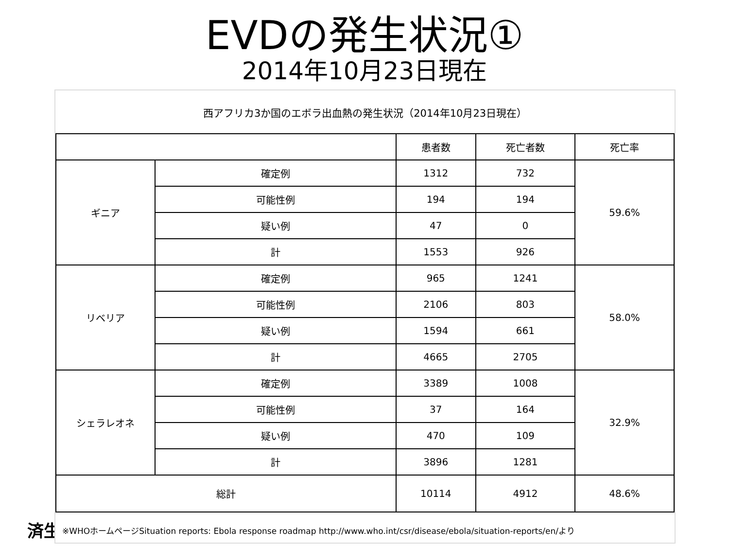EVDの発生状況①
2014年10月23日現在
済生
西アフリカ3か国のエボラ出血熱の発生状況（2014年10月23日現在）
| | | 患者数 | 死亡者数 | 死亡率 |
| --- | --- | --- | --- | --- |
| ギニア | 確定例 | 1312 | 732 | 59.6% |
| | 可能性例 | 194 | 194 | |
| | 疑い例 | 47 | 0 | |
| | 計 | 1553 | 926 | |
| リベリア | 確定例 | 965 | 1241 | 58.0% |
| | 可能性例 | 2106 | 803 | |
| | 疑い例 | 1594 | 661 | |
| | 計 | 4665 | 2705 | |
| シェラレオネ | 確定例 | 3389 | 1008 | 32.9% |
| | 可能性例 | 37 | 164 | |
| | 疑い例 | 470 | 109 | |
| | 計 | 3896 | 1281 | |
| 総計 | | 10114 | 4912 | 48.6% |
※WHOホームページSituation reports: Ebola response roadmap http://www.who.int/csr/disease/ebola/situation-reports/en/より